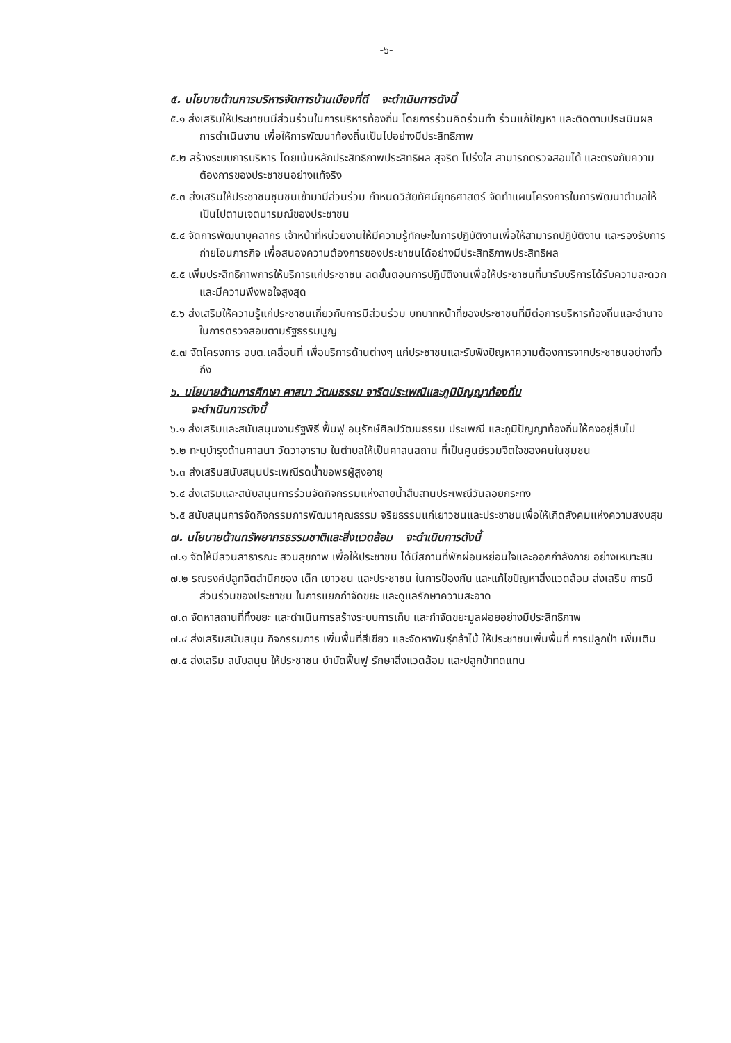-๖-
๕. นโยบายด้านการบริหารจัดการบ้านเมืองที่ดี จะดำเนินการดังนี้
๕.๑ ส่งเสริมให้ประชาชนมีส่วนร่วมในการบริหารท้องถิ่น โดยการร่วมคิดร่วมทำ ร่วมแก้ปัญหา และติดตามประเมินผลการดำเนินงาน เพื่อให้การพัฒนาท้องถิ่นเป็นไปอย่างมีประสิทธิภาพ
๕.๒ สร้างระบบการบริหาร โดยเน้นหลักประสิทธิภาพประสิทธิผล สุจริต โปร่งใส สามารถตรวจสอบได้ และตรงกับความต้องการของประชาชนอย่างแท้จริง
๕.๓ ส่งเสริมให้ประชาชนชุมชนเข้ามามีส่วนร่วม กำหนดวิสัยทัศน์ยุทธศาสตร์ จัดทำแผนโครงการในการพัฒนาตำบลให้เป็นไปตามเจตนารมณ์ของประชาชน
๕.๔ จัดการพัฒนาบุคลากร เจ้าหน้าที่หน่วยงานให้มีความรู้ทักษะในการปฏิบัติงานเพื่อให้สามารถปฏิบัติงาน และรองรับการถ่ายโอนภารกิจ เพื่อสนองความต้องการของประชาชนได้อย่างมีประสิทธิภาพประสิทธิผล
๕.๕ เพิ่มประสิทธิภาพการให้บริการแก่ประชาชน ลดขั้นตอนการปฏิบัติงานเพื่อให้ประชาชนที่มารับบริการได้รับความสะดวก และมีความพึงพอใจสูงสุด
๕.๖ ส่งเสริมให้ความรู้แก่ประชาชนเกี่ยวกับการมีส่วนร่วม บทบาทหน้าที่ของประชาชนที่มีต่อการบริหารท้องถิ่นและอำนาจในการตรวจสอบตามรัฐธรรมนูญ
๕.๗ จัดโครงการ อบต.เคลื่อนที่ เพื่อบริการด้านต่างๆ แก่ประชาชนและรับฟังปัญหาความต้องการจากประชาชนอย่างทั่วถึง
๖. นโยบายด้านการศึกษา ศาสนา วัฒนธรรม จารีตประเพณีและภูมิปัญญาท้องถิ่น
จะดำเนินการดังนี้
๖.๑ ส่งเสริมและสนับสนุนงานรัฐพิธี ฟื้นฟู อนุรักษ์ศิลปวัฒนธรรม ประเพณี และภูมิปัญญาท้องถิ่นให้คงอยู่สืบไป
๖.๒ ทะนุบำรุงด้านศาสนา วัดวาอาราม ในตำบลให้เป็นศาสนสถาน ที่เป็นศูนย์รวมจิตใจของคนในชุมชน
๖.๓ ส่งเสริมสนับสนุนประเพณีรดน้ำขอพรผู้สูงอายุ
๖.๔ ส่งเสริมและสนับสนุนการร่วมจัดกิจกรรมแห่งสายน้ำสืบสานประเพณีวันลอยกระทง
๖.๕ สนับสนุนการจัดกิจกรรมการพัฒนาคุณธรรม จริยธรรมแก่เยาวชนและประชาชนเพื่อให้เกิดสังคมแห่งความสงบสุข
๗. นโยบายด้านทรัพยากรธรรมชาติและสิ่งแวดล้อม จะดำเนินการดังนี้
๗.๑ จัดให้มีสวนสาธารณะ สวนสุขภาพ เพื่อให้ประชาชน ได้มีสถานที่พักผ่อนหย่อนใจและออกกำลังกาย อย่างเหมาะสม
๗.๒ รณรงค์ปลูกจิตสำนึกของ เด็ก เยาวชน และประชาชน ในการป้องกัน และแก้ไขปัญหาสิ่งแวดล้อม ส่งเสริม การมีส่วนร่วมของประชาชน ในการแยกกำจัดขยะ และดูแลรักษาความสะอาด
๗.๓ จัดหาสถานที่ทิ้งขยะ และดำเนินการสร้างระบบการเก็บ และกำจัดขยะมูลฝอยอย่างมีประสิทธิภาพ
๗.๔ ส่งเสริมสนับสนุน กิจกรรมการ เพิ่มพื้นที่สีเขียว และจัดหาพันธุ์กล้าไม้ ให้ประชาชนเพิ่มพื้นที่ การปลูกป่า เพิ่มเติม
๗.๕ ส่งเสริม สนับสนุน ให้ประชาชน บำบัดฟื้นฟู รักษาสิ่งแวดล้อม และปลูกป่าทดแทน